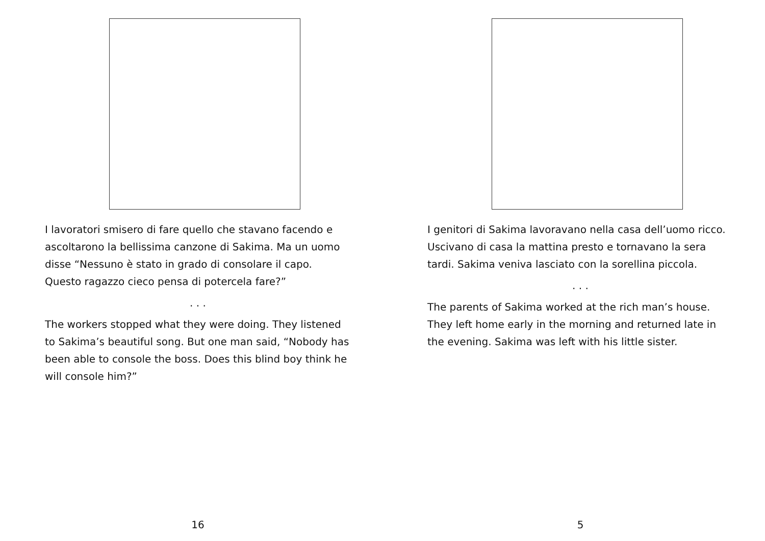I lavoratori smisero di fare quello che stavano facendo e ascoltarono la bellissima canzone di Sakima. Ma un uomo disse “Nessuno è stato in grado di consolare il capo. Questo ragazzo cieco pensa di potercela fare?”
. . .
The workers stopped what they were doing. They listened to Sakima’s beautiful song. But one man said, “Nobody has been able to console the boss. Does this blind boy think he will console him?”
16
I genitori di Sakima lavoravano nella casa dell’uomo ricco. Uscivano di casa la mattina presto e tornavano la sera tardi. Sakima veniva lasciato con la sorellina piccola.
. . .
The parents of Sakima worked at the rich man’s house. They left home early in the morning and returned late in the evening. Sakima was left with his little sister.
5